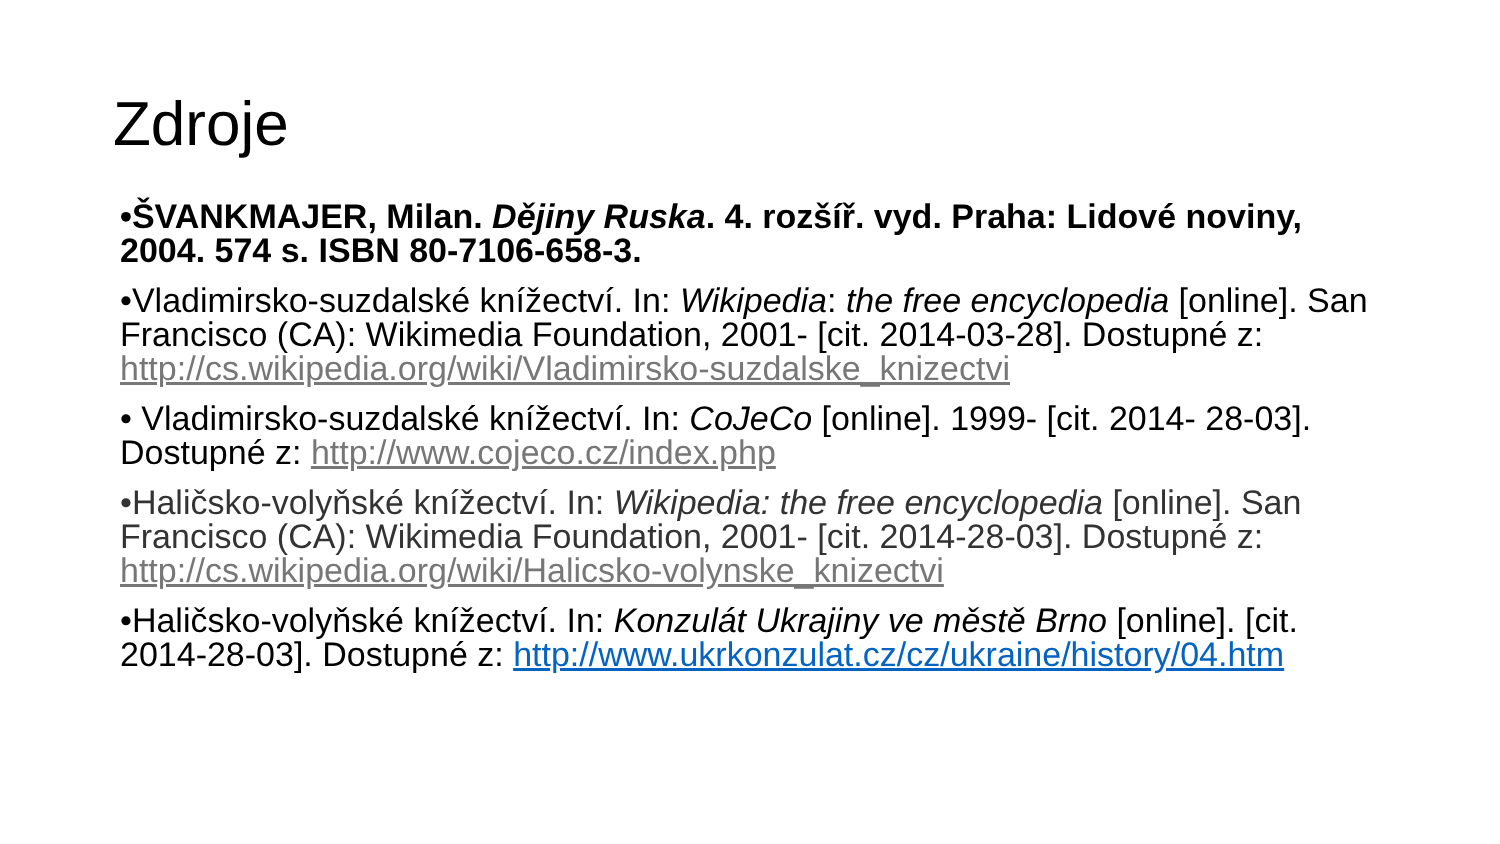Zdroje
•ŠVANKMAJER, Milan. Dějiny Ruska. 4. rozšíř. vyd. Praha: Lidové noviny, 2004. 574 s. ISBN 80-7106-658-3.
•Vladimirsko-suzdalské knížectví. In: Wikipedia: the free encyclopedia [online]. San Francisco (CA): Wikimedia Foundation, 2001- [cit. 2014-03-28]. Dostupné z: http://cs.wikipedia.org/wiki/Vladimirsko-suzdalske_knizectvi
• Vladimirsko-suzdalské knížectví. In: CoJeCo [online]. 1999- [cit. 2014- 28-03]. Dostupné z: http://www.cojeco.cz/index.php
•Haličsko-volyňské knížectví. In: Wikipedia: the free encyclopedia [online]. San Francisco (CA): Wikimedia Foundation, 2001- [cit. 2014-28-03]. Dostupné z: http://cs.wikipedia.org/wiki/Halicsko-volynske_knizectvi
•Haličsko-volyňské knížectví. In: Konzulát Ukrajiny ve městě Brno [online]. [cit. 2014-28-03]. Dostupné z: http://www.ukrkonzulat.cz/cz/ukraine/history/04.htm